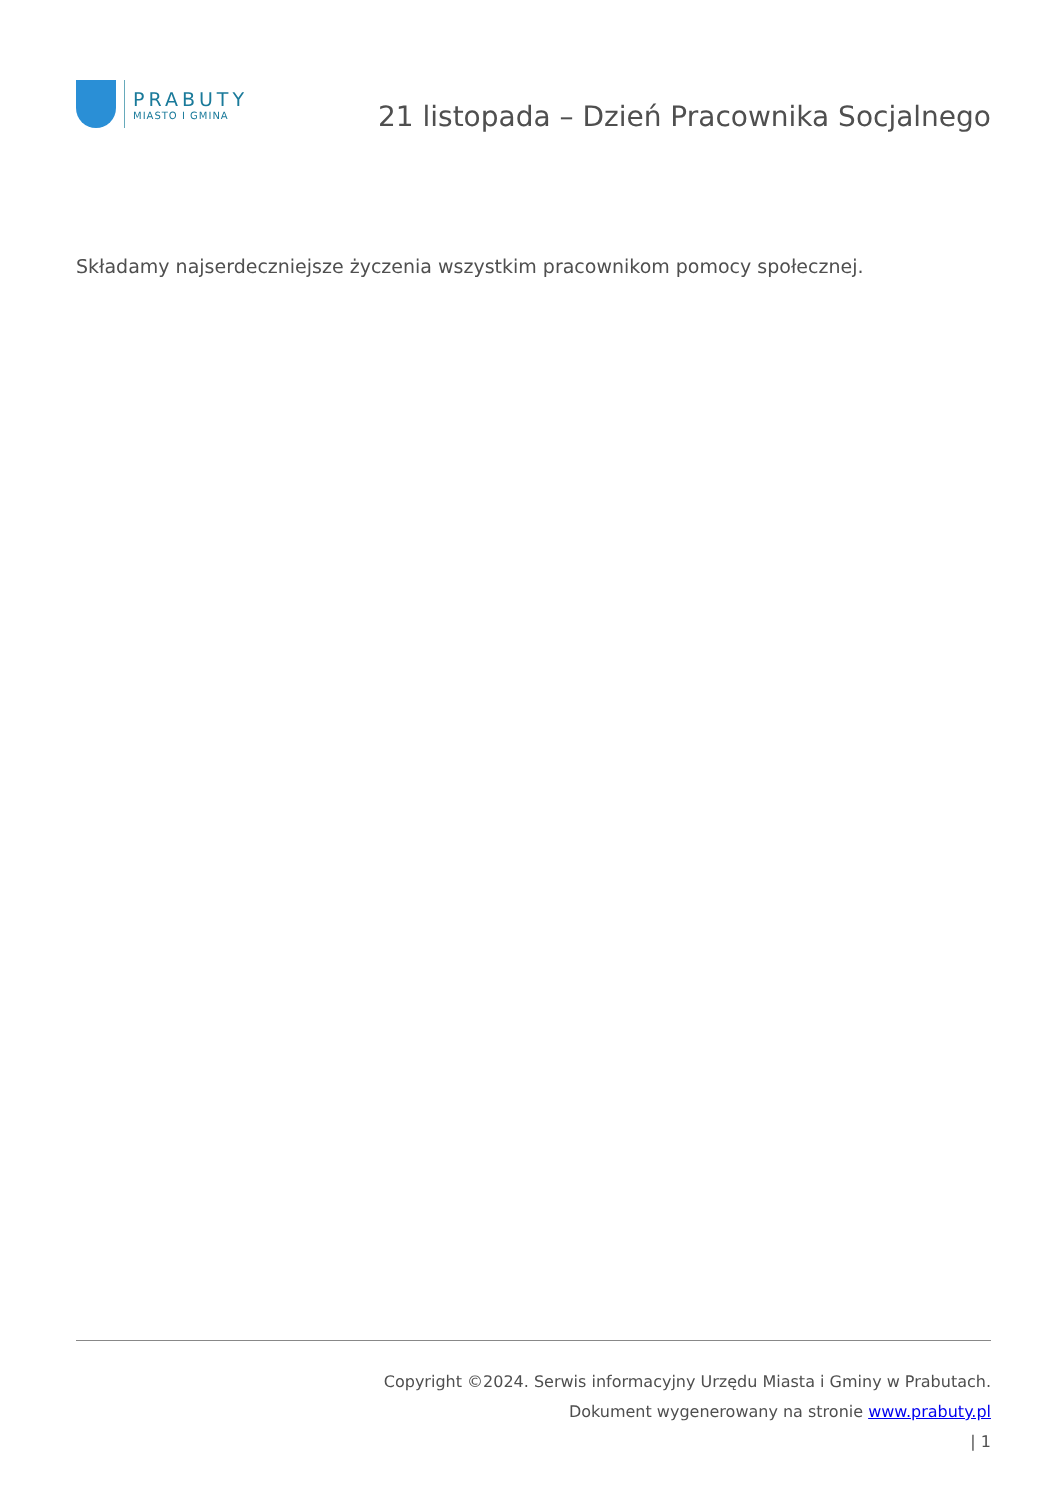PRABUTY
MIASTO I GMINA
21 listopada – Dzień Pracownika Socjalnego
Składamy najserdeczniejsze życzenia wszystkim pracownikom pomocy społecznej.
Copyright ©2024. Serwis informacyjny Urzędu Miasta i Gminy w Prabutach.
Dokument wygenerowany na stronie www.prabuty.pl
| 1